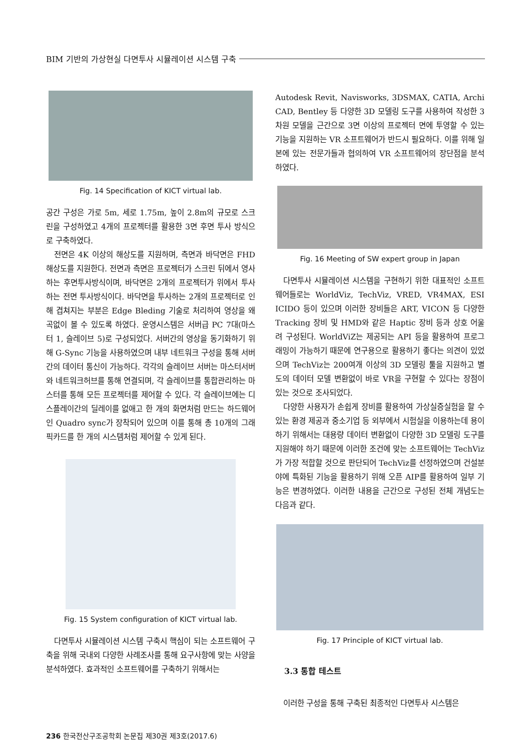BIM 기반의 가상현실 다면투사 시뮬레이션 시스템 구축
Fig. 14 Specification of KICT virtual lab.
공간 구성은 가로 5m, 세로 1.75m, 높이 2.8m의 규모로 스크린을 구성하였고 4개의 프로젝터를 활용한 3면 후면 투사 방식으로 구축하였다.
전면은 4K 이상의 해상도를 지원하며, 측면과 바닥면은 FHD 해상도를 지원한다. 전면과 측면은 프로젝터가 스크린 뒤에서 영사하는 후면투사방식이며, 바닥면은 2개의 프로젝터가 위에서 투사하는 전면 투사방식이다. 바닥면을 투사하는 2개의 프로젝터로 인해 겹쳐지는 부분은 Edge Bleding 기술로 처리하여 영상을 왜곡없이 볼 수 있도록 하였다. 운영시스템은 서버급 PC 7대(마스터 1, 슬레이브 5)로 구성되었다. 서버간의 영상을 동기화하기 위해 G-Sync 기능을 사용하였으며 내부 네트워크 구성을 통해 서버간의 데이터 통신이 가능하다. 각각의 슬레이브 서버는 마스터서버와 네트워크허브를 통해 연결되며, 각 슬레이브를 통합관리하는 마스터를 통해 모든 프로젝터를 제어할 수 있다. 각 슬레이브에는 디스플레이간의 딜레이를 없애고 한 개의 화면처럼 만드는 하드웨어인 Quadro sync가 장착되어 있으며 이를 통해 총 10개의 그래픽카드를 한 개의 시스템처럼 제어할 수 있게 된다.
Fig. 15 System configuration of KICT virtual lab.
다면투사 시뮬레이션 시스템 구축시 핵심이 되는 소프트웨어 구축을 위해 국내외 다양한 사례조사를 통해 요구사항에 맞는 사양을 분석하였다. 효과적인 소프트웨어를 구축하기 위해서는
Autodesk Revit, Navisworks, 3DSMAX, CATIA, Archi CAD, Bentley 등 다양한 3D 모델링 도구를 사용하여 작성한 3차원 모델을 근간으로 3면 이상의 프로젝터 면에 투영할 수 있는 기능을 지원하는 VR 소프트웨어가 반드시 필요하다. 이를 위해 일본에 있는 전문가들과 협의하여 VR 소프트웨어의 장단점을 분석하였다.
Fig. 16 Meeting of SW expert group in Japan
다면투사 시뮬레이션 시스템을 구현하기 위한 대표적인 소프트웨어들로는 WorldViz, TechViz, VRED, VR4MAX, ESI ICIDO 등이 있으며 이러한 장비들은 ART, VICON 등 다양한 Tracking 장비 및 HMD와 같은 Haptic 장비 등과 상호 어울려 구성된다. WorldViZ는 제공되는 API 등을 활용하여 프로그래밍이 가능하기 때문에 연구용으로 활용하기 좋다는 의견이 있었으며 TechViz는 200여개 이상의 3D 모델링 툴을 지원하고 별도의 데이터 모델 변환없이 바로 VR을 구현할 수 있다는 장점이 있는 것으로 조사되었다.
다양한 사용자가 손쉽게 장비를 활용하여 가상실증실험을 할 수 있는 환경 제공과 중소기업 등 외부에서 시험실을 이용하는데 용이하기 위해서는 대용량 데이터 변환없이 다양한 3D 모델링 도구를 지원해야 하기 때문에 이러한 조건에 맞는 소프트웨어는 TechViz가 가장 적합할 것으로 판단되어 TechViz를 선정하였으며 건설분야에 특화된 기능을 활용하기 위해 오픈 AIP를 활용하여 일부 기능은 변경하였다. 이러한 내용을 근간으로 구성된 전체 개념도는 다음과 같다.
Fig. 17 Principle of KICT virtual lab.
3.3 통합 테스트
이러한 구성을 통해 구축된 최종적인 다면투사 시스템은
236 한국전산구조공학회 논문집 제30권 제3호(2017.6)